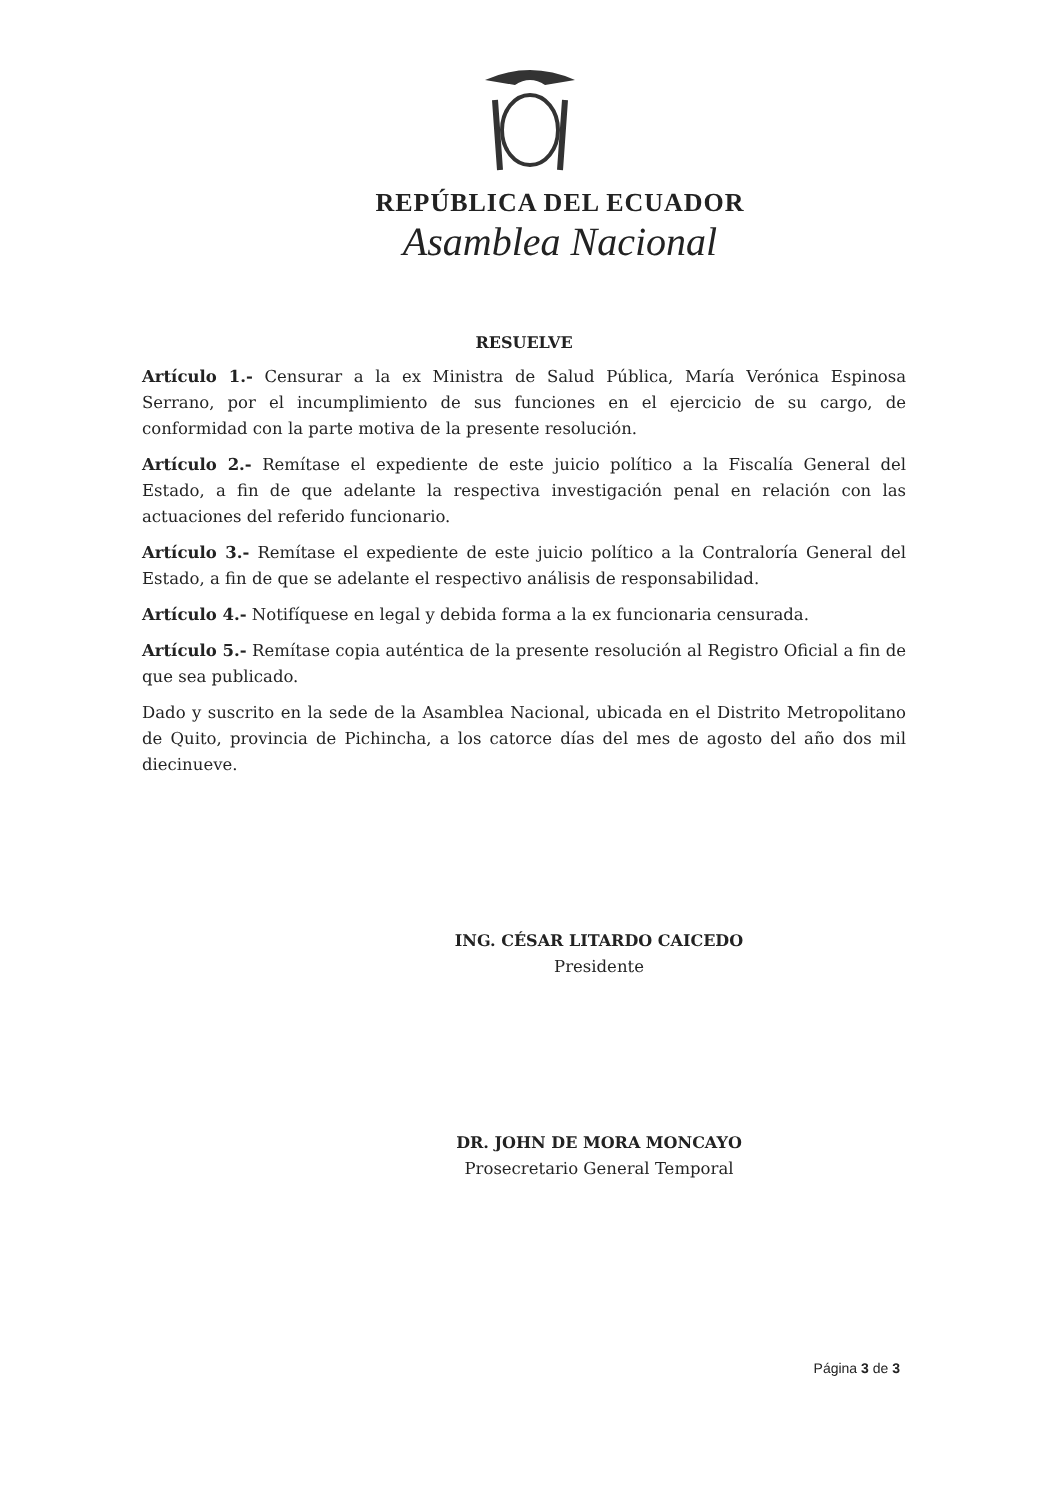REPÚBLICA DEL ECUADOR
Asamblea Nacional
RESUELVE
Artículo 1.- Censurar a la ex Ministra de Salud Pública, María Verónica Espinosa Serrano, por el incumplimiento de sus funciones en el ejercicio de su cargo, de conformidad con la parte motiva de la presente resolución.
Artículo 2.- Remítase el expediente de este juicio político a la Fiscalía General del Estado, a fin de que adelante la respectiva investigación penal en relación con las actuaciones del referido funcionario.
Artículo 3.- Remítase el expediente de este juicio político a la Contraloría General del Estado, a fin de que se adelante el respectivo análisis de responsabilidad.
Artículo 4.- Notifíquese en legal y debida forma a la ex funcionaria censurada.
Artículo 5.- Remítase copia auténtica de la presente resolución al Registro Oficial a fin de que sea publicado.
Dado y suscrito en la sede de la Asamblea Nacional, ubicada en el Distrito Metropolitano de Quito, provincia de Pichincha, a los catorce días del mes de agosto del año dos mil diecinueve.
ING. CÉSAR LITARDO CAICEDO
Presidente
DR. JOHN DE MORA MONCAYO
Prosecretario General Temporal
Página 3 de 3